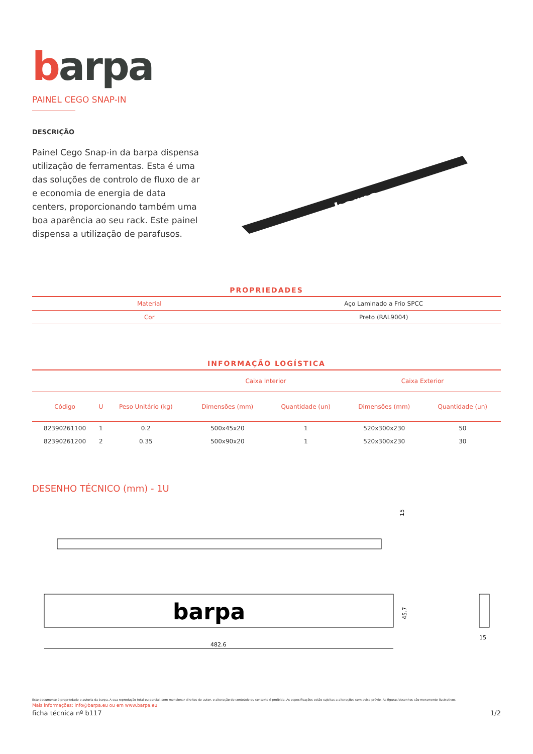barpa
PAINEL CEGO SNAP-IN
DESCRIÇÃO
Painel Cego Snap-in da barpa dispensa utilização de ferramentas. Esta é uma das soluções de controlo de fluxo de ar e economia de energia de data centers, proporcionando também uma boa aparência ao seu rack. Este painel dispensa a utilização de parafusos.
barpa
PROPRIEDADES
| Material | Aço Laminado a Frio SPCC |
| Cor | Preto (RAL9004) |
INFORMAÇÃO LOGÍSTICA
| | | | Caixa Interior | | Caixa Exterior | |
| --- | --- | --- | --- | --- | --- | --- |
| Código | U | Peso Unitário (kg) | Dimensões (mm) | Quantidade (un) | Dimensões (mm) | Quantidade (un) |
| 82390261100 | 1 | 0.2 | 500x45x20 | 1 | 520x300x230 | 50 |
| 82390261200 | 2 | 0.35 | 500x90x20 | 1 | 520x300x230 | 30 |
DESENHO TÉCNICO (mm) - 1U
15
barpa
482.6
45.7
15
Este documento é propriedade e autoria da barpa. A sua reprodução total ou parcial, sem mencionar direitos de autor, e alteração de conteúdo ou contexto é proibida. As especificações estão sujeitas a alterações sem aviso prévio. As figuras/desenhos são meramente ilustrativos.
Mais informações: info@barpa.eu ou em www.barpa.eu
ficha técnica nº b117 1/2